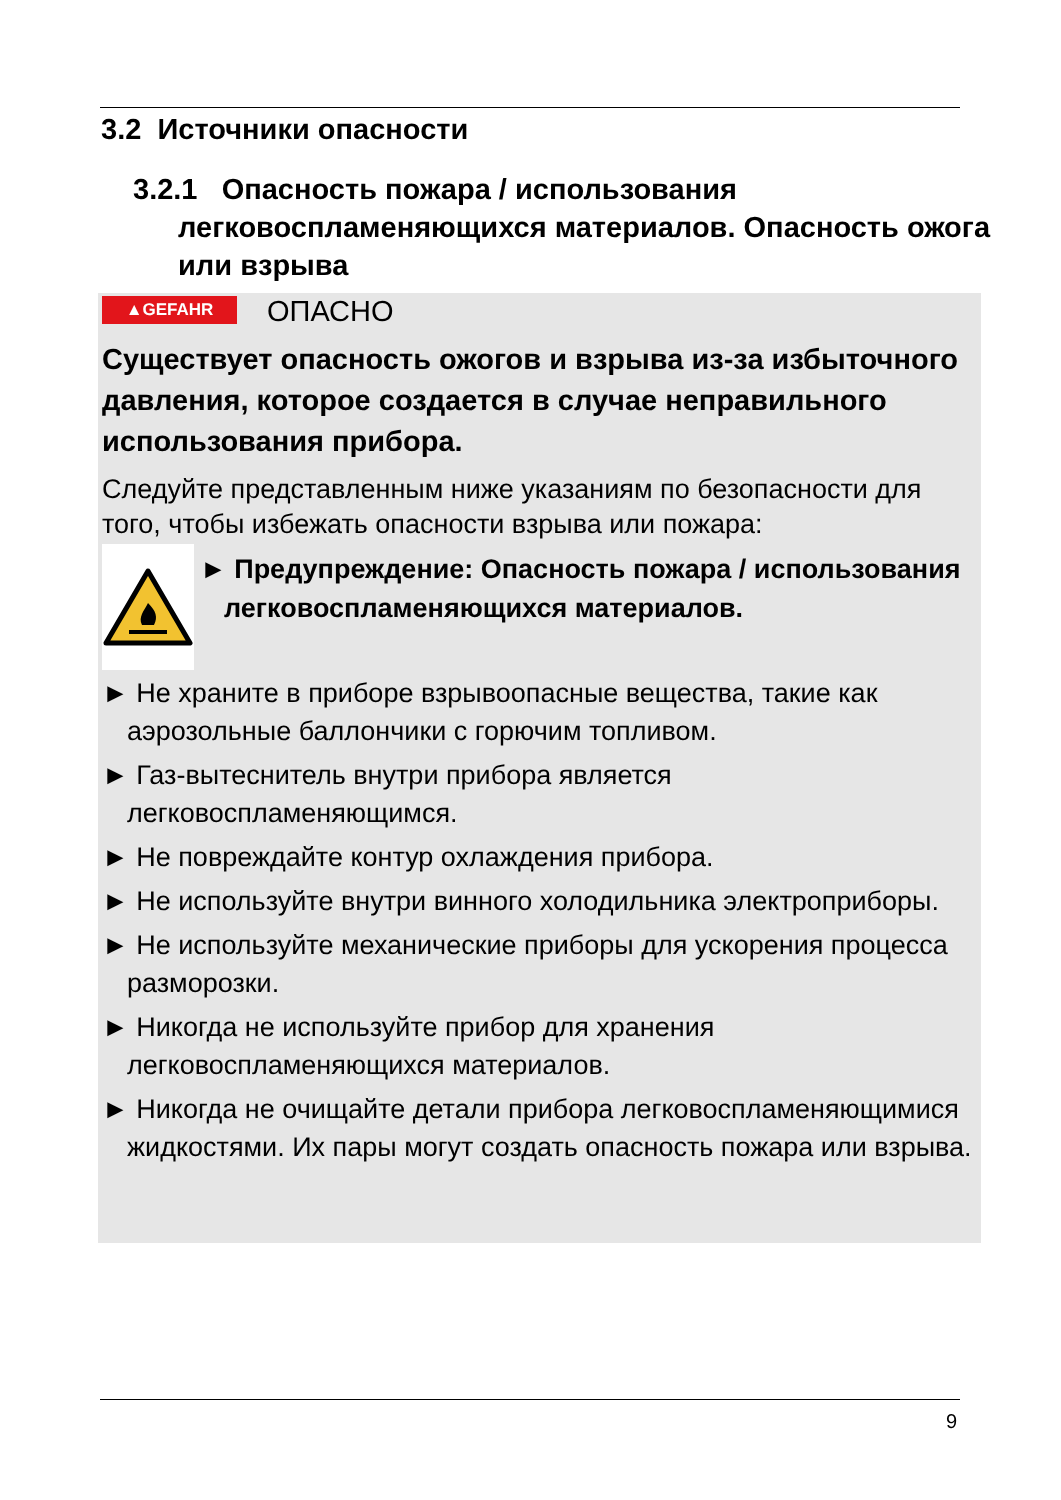3.2 Источники опасности
3.2.1 Опасность пожара / использования легковоспламеняющихся материалов. Опасность ожога или взрыва
▲GEFAHR ОПАСНО
Существует опасность ожогов и взрыва из-за избыточного давления, которое создается в случае неправильного использования прибора.
Следуйте представленным ниже указаниям по безопасности для того, чтобы избежать опасности взрыва или пожара:
► Предупреждение: Опасность пожара / использования легковоспламеняющихся материалов.
► Не храните в приборе взрывоопасные вещества, такие как аэрозольные баллончики с горючим топливом.
► Газ-вытеснитель внутри прибора является легковоспламеняющимся.
► Не повреждайте контур охлаждения прибора.
► Не используйте внутри винного холодильника электроприборы.
► Не используйте механические приборы для ускорения процесса разморозки.
► Никогда не используйте прибор для хранения легковоспламеняющихся материалов.
► Никогда не очищайте детали прибора легковоспламеняющимися жидкостями. Их пары могут создать опасность пожара или взрыва.
9